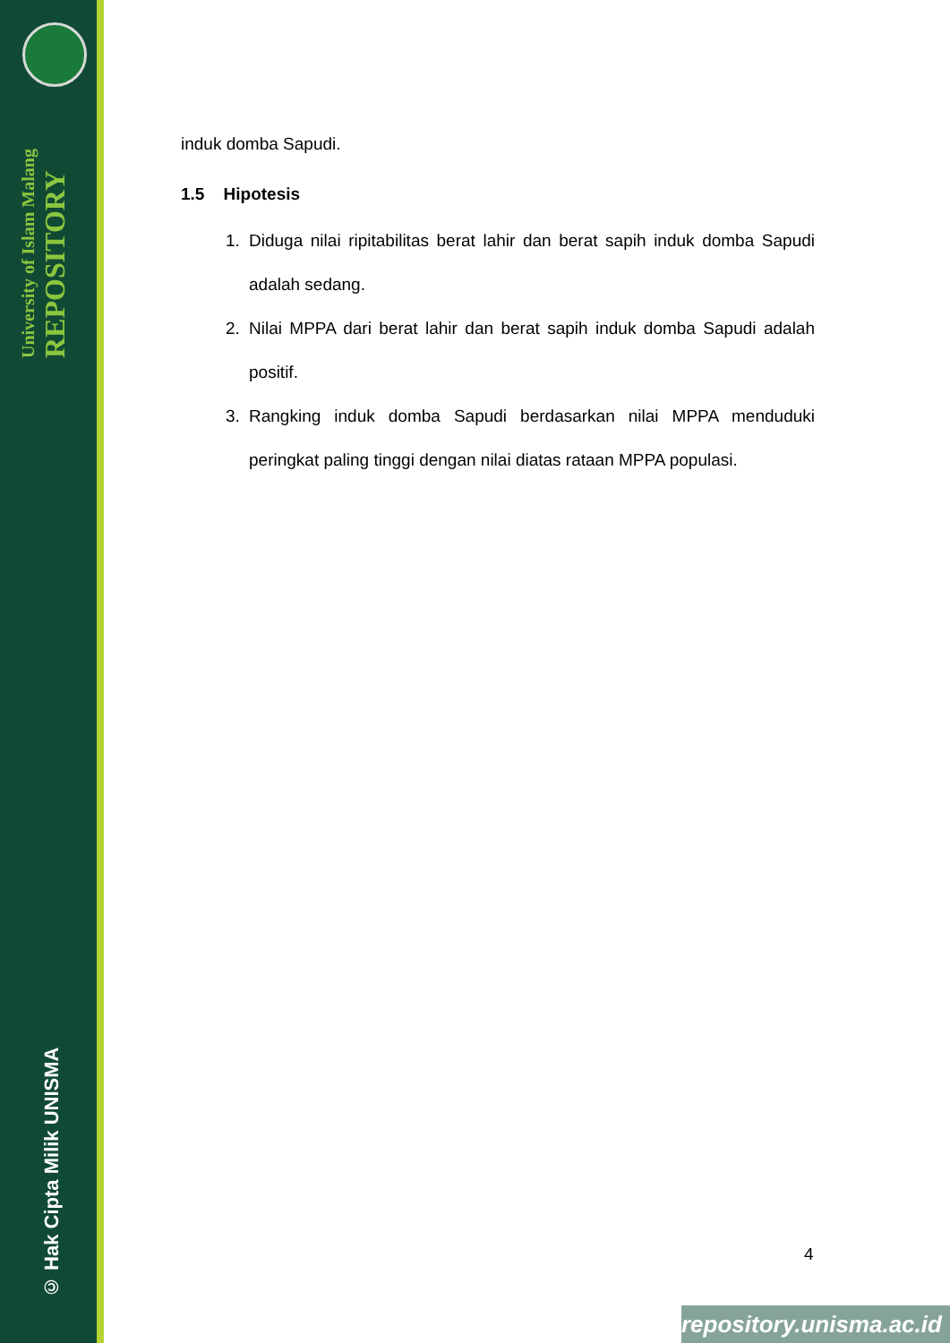University of Islam Malang
REPOSITORY
© Hak Cipta Milik UNISMA
induk domba Sapudi.
1.5 Hipotesis
1. Diduga nilai ripitabilitas berat lahir dan berat sapih induk domba Sapudi adalah sedang.
2. Nilai MPPA dari berat lahir dan berat sapih induk domba Sapudi adalah positif.
3. Rangking induk domba Sapudi berdasarkan nilai MPPA menduduki peringkat paling tinggi dengan nilai diatas rataan MPPA populasi.
4
repository.unisma.ac.id